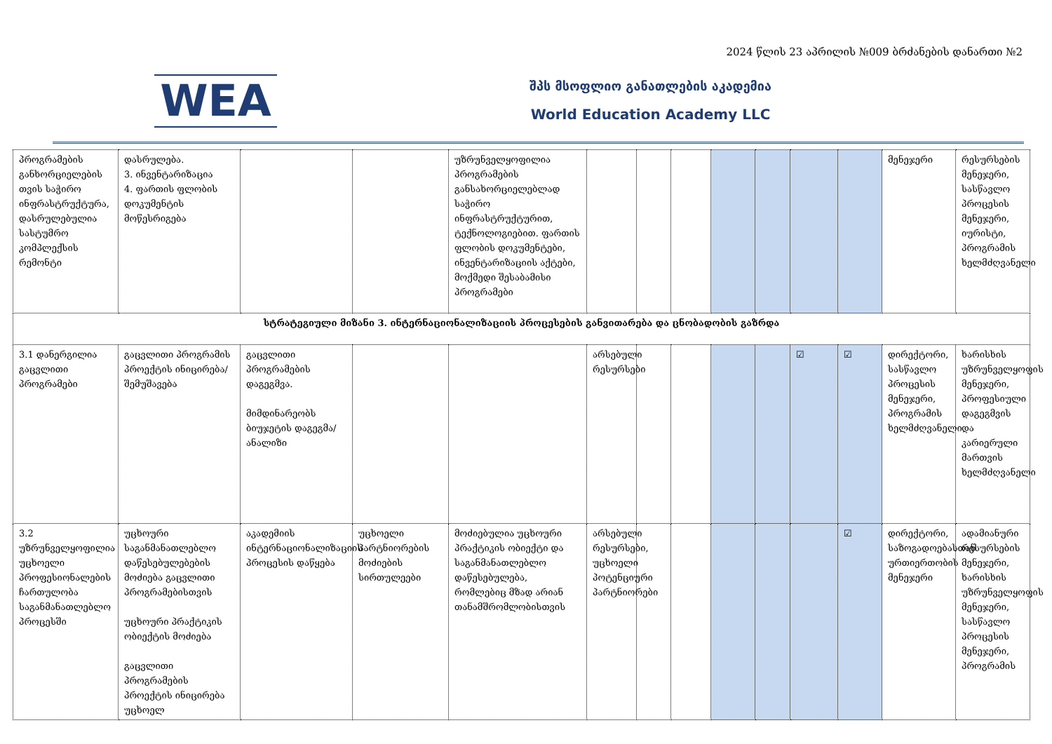2024 წლის 23 აპრილის №009 ბრძანების დანართი №2
WEA
შპს მსოფლიო განათლების აკადემია
World Education Academy LLC
| პროგრამების განხორციელების თვის საჭირო ინფრასტრუქტურა, დასრულებულია სასტუმრო კომპლექსის რემონტი | დასრულება. 3. ინვენტარიზაცია 4. ფართის ფლობის დოკუმენტის მოწესრიგება | | | უზრუნველყოფილია პროგრამების განსახორციელებლად საჭირო ინფრასტრუქტურით, ტექნოლოგიებით. ფართის ფლობის დოკუმენტები, ინვენტარიზაციის აქტები, მოქმედი შესაბამისი პროგრამები | | | | | | | | მენეჯერი | რესურსების მენეჯერი, სასწავლო პროცესის მენეჯერი, იურისტი, პროგრამის ხელმძღვანელი |
| სტრატეგიული მიზანი 3. ინტერნაციონალიზაციის პროცესების განვითარება და ცნობადობის გაზრდა | | | | | | | | | | | | | |
| 3.1 დანერგილია გაცვლითი პროგრამები | გაცვლითი პროგრამის პროექტის ინიცირება/შემუშავება | გაცვლითი პროგრამების დაგეგმვა. მიმდინარეობს ბიუჯეტის დაგეგმა/ანალიზი | | | არსებული რესურსები | | | | | ☑ | ☑ | დირექტორი, სასწავლო პროცესის მენეჯერი, პროგრამის ხელმძღვანელი | ხარისხის უზრუნველყოფის მენეჯერი, პროფესიული დაგეგმვის და კარიერული მართვის ხელმძღვანელი |
| 3.2 უზრუნველყოფილია უცხოელი პროფესიონალების ჩართულობა საგანმანათლებლო პროცესში | უცხოური საგანმანათლებლო დაწესებულებების მოძიება გაცვლითი პროგრამებისთვის უცხოური პრაქტიკის ობიექტის მოძიება გაცვლითი პროგრამების პროექტის ინიცირება უცხოელ | აკადემიის ინტერნაციონალიზაციის პროცესის დაწყება | უცხოელი პარტნიორების მოძიების სირთულეები | მოძიებულია უცხოური პრაქტიკის ობიექტი და საგანმანათლებლო დაწესებულება, რომლებიც მზად არიან თანამშრომლობისთვის | არსებული რესურსები, უცხოელი პოტენციური პარტნიორები | | | | | | ☑ | დირექტორი, საზოგადოებასთან ურთიერთობის მენეჯერი | ადამიანური რესურსების მენეჯერი, ხარისხის უზრუნველყოფის მენეჯერი, სასწავლო პროცესის მენეჯერი, პროგრამის |